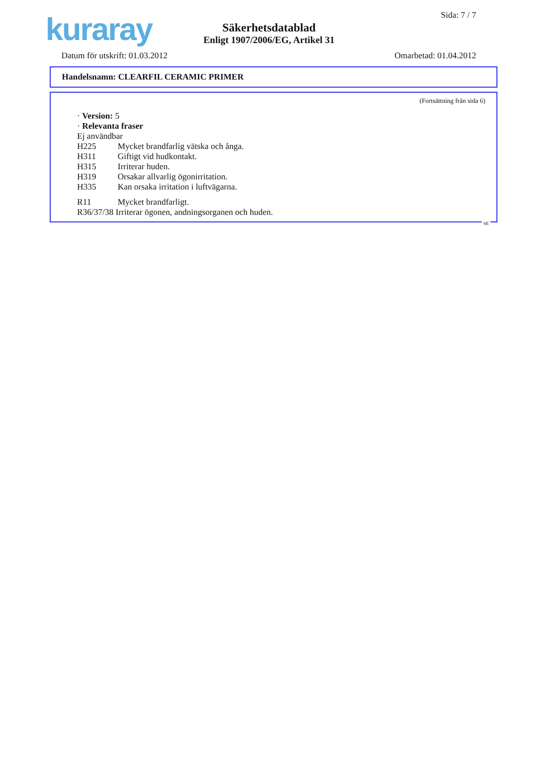kuraray Sida: 7 / 7
Säkerhetsdatablad
Enligt 1907/2006/EG, Artikel 31
Datum för utskrift: 01.03.2012 Omarbetad: 01.04.2012
Handelsnamn: CLEARFIL CERAMIC PRIMER
(Fortsättning från sida 6)
· Version: 5
· Relevanta fraser
Ej användbar
H225 Mycket brandfarlig vätska och ånga.
H311 Giftigt vid hudkontakt.
H315 Irriterar huden.
H319 Orsakar allvarlig ögonirritation.
H335 Kan orsaka irritation i luftvägarna.
R11 Mycket brandfarligt.
R36/37/38 Irriterar ögonen, andningsorganen och huden.
SE